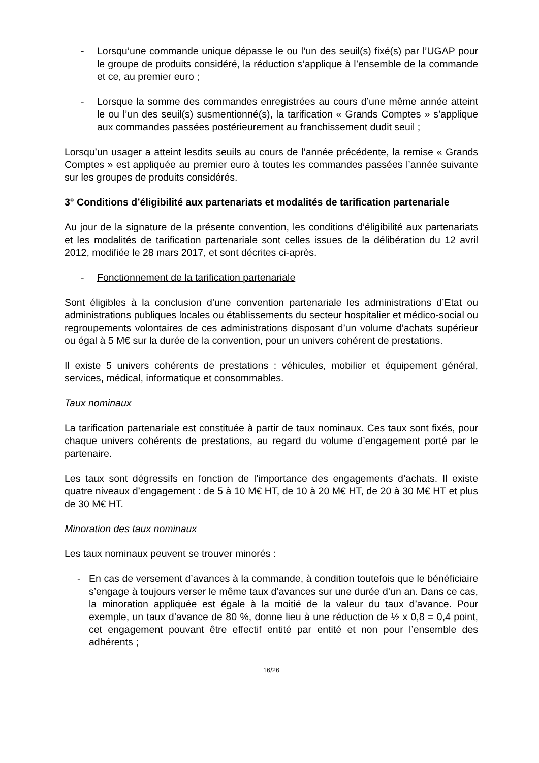- Lorsqu’une commande unique dépasse le ou l’un des seuil(s) fixé(s) par l’UGAP pour le groupe de produits considéré, la réduction s’applique à l’ensemble de la commande et ce, au premier euro ;
- Lorsque la somme des commandes enregistrées au cours d’une même année atteint le ou l’un des seuil(s) susmentionné(s), la tarification « Grands Comptes » s’applique aux commandes passées postérieurement au franchissement dudit seuil ;
Lorsqu’un usager a atteint lesdits seuils au cours de l’année précédente, la remise « Grands Comptes » est appliquée au premier euro à toutes les commandes passées l’année suivante sur les groupes de produits considérés.
3° Conditions d’éligibilité aux partenariats et modalités de tarification partenariale
Au jour de la signature de la présente convention, les conditions d’éligibilité aux partenariats et les modalités de tarification partenariale sont celles issues de la délibération du 12 avril 2012, modifiée le 28 mars 2017, et sont décrites ci-après.
- Fonctionnement de la tarification partenariale
Sont éligibles à la conclusion d’une convention partenariale les administrations d’Etat ou administrations publiques locales ou établissements du secteur hospitalier et médico-social ou regroupements volontaires de ces administrations disposant d’un volume d’achats supérieur ou égal à 5 M€ sur la durée de la convention, pour un univers cohérent de prestations.
Il existe 5 univers cohérents de prestations : véhicules, mobilier et équipement général, services, médical, informatique et consommables.
Taux nominaux
La tarification partenariale est constituée à partir de taux nominaux. Ces taux sont fixés, pour chaque univers cohérents de prestations, au regard du volume d’engagement porté par le partenaire.
Les taux sont dégressifs en fonction de l’importance des engagements d’achats. Il existe quatre niveaux d’engagement : de 5 à 10 M€ HT, de 10 à 20 M€ HT, de 20 à 30 M€ HT et plus de 30 M€ HT.
Minoration des taux nominaux
Les taux nominaux peuvent se trouver minorés :
- En cas de versement d’avances à la commande, à condition toutefois que le bénéficiaire s’engage à toujours verser le même taux d’avances sur une durée d’un an. Dans ce cas, la minoration appliquée est égale à la moitié de la valeur du taux d’avance. Pour exemple, un taux d’avance de 80 %, donne lieu à une réduction de ½ x 0,8 = 0,4 point, cet engagement pouvant être effectif entité par entité et non pour l’ensemble des adhérents ;
16/26